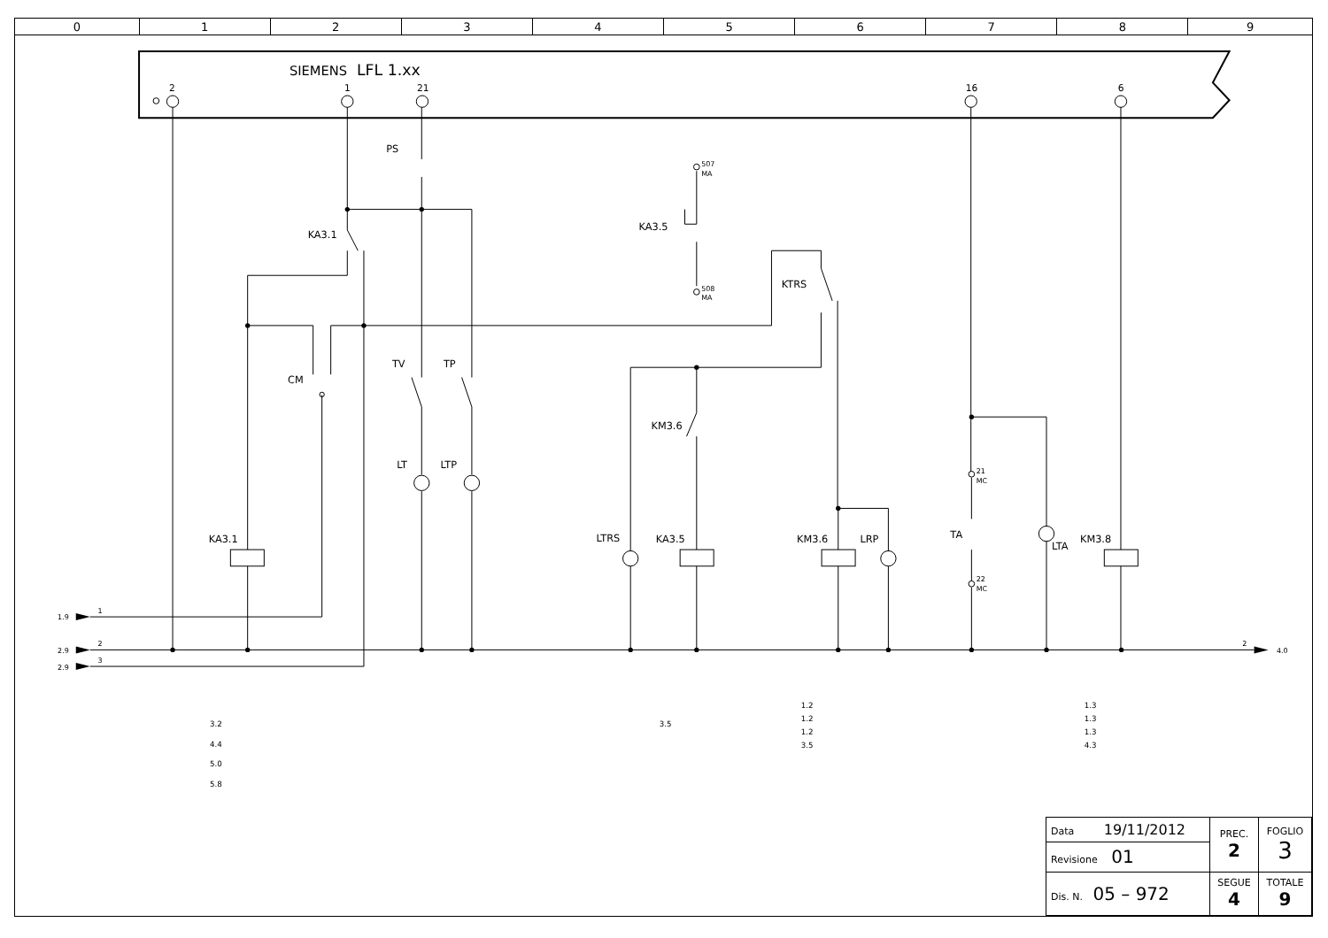| 0 | 1 | 2 | 3 | 4 | 5 | 6 | 7 | 8 | 9 |
SIEMENS
LFL 1.xx
2
1
21
16
6
PS
KA3.1
KA3.5
KTRS
CM
TV
TP
KM3.6
LT
LTP
KA3.1
LTRS
KA3.5
KM3.6
LRP
TA
LTA
KM3.8
507
MA
508
MA
21
MC
22
MC
1.9
2.9
2.9
4.0
1
2
3
2
3.2
4.4
5.0
5.8
3.5
1.2
1.2
1.2
3.5
1.3
1.3
1.3
4.3
| Data 19/11/2012 | PREC. 2 | FOGLIO 3 |
| Revisione 01 | | |
| Dis. N. 05 – 972 | SEGUE 4 | TOTALE 9 |